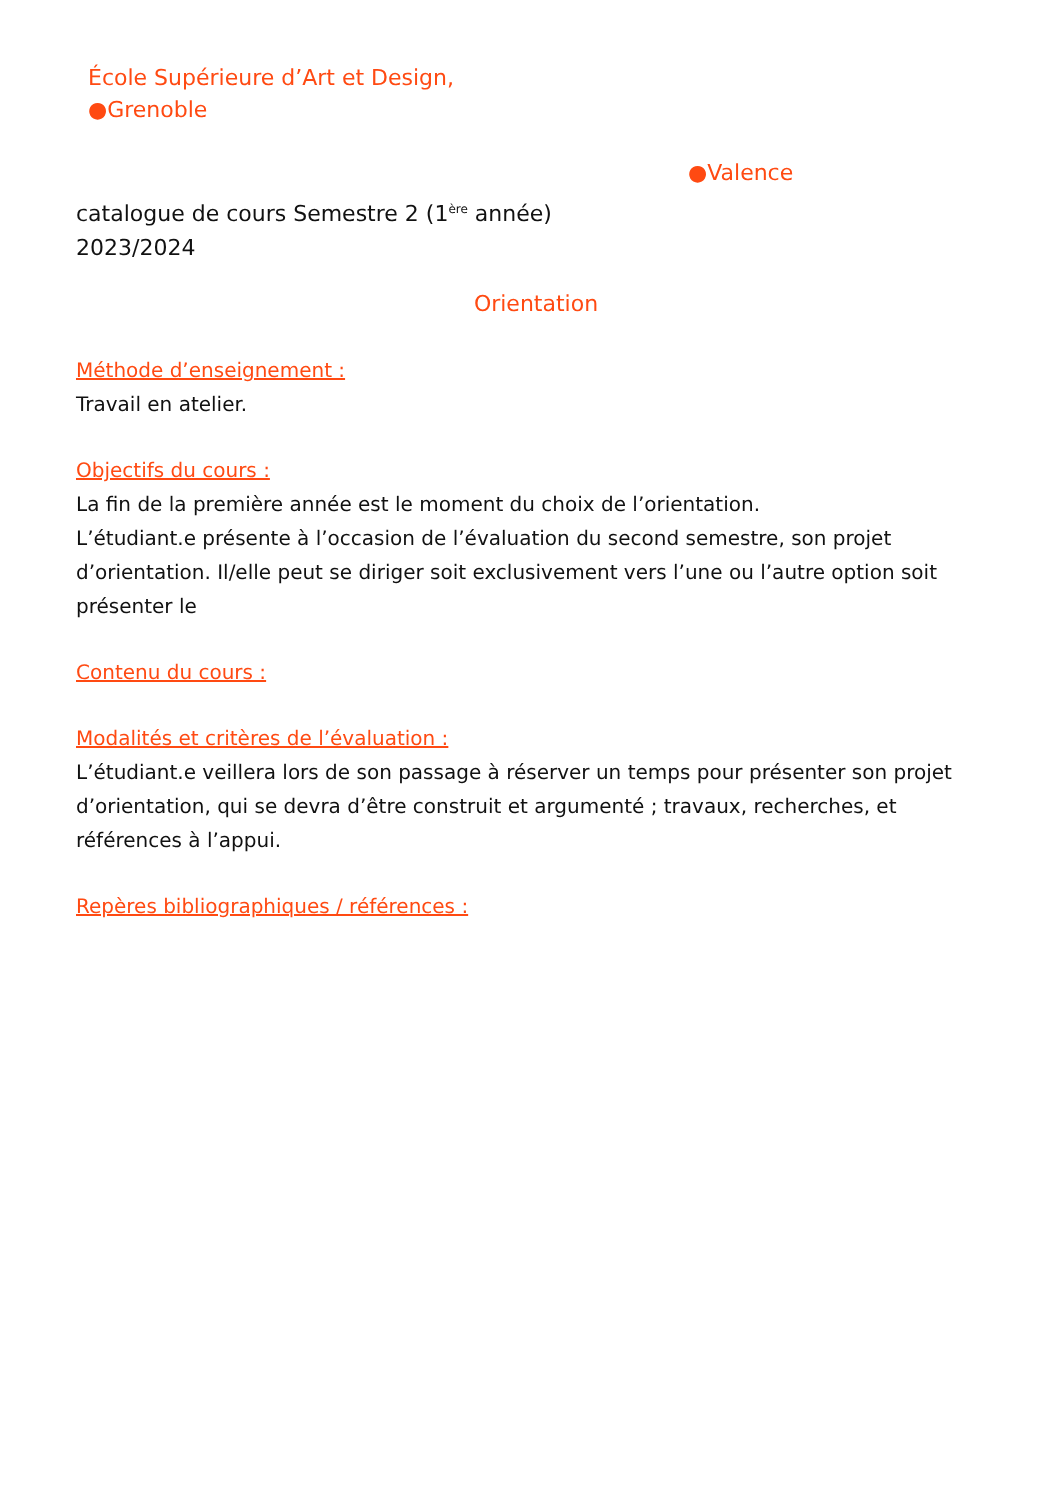École Supérieure d’Art et Design,
●Grenoble
●Valence
catalogue de cours Semestre 2 (1<sup>ère</sup> année)
2023/2024
Orientation
Méthode d’enseignement :
Travail en atelier.
Objectifs du cours :
La fin de la première année est le moment du choix de l’orientation.
L’étudiant.e présente à l’occasion de l’évaluation du second semestre, son projet d’orientation. Il/elle peut se diriger soit exclusivement vers l’une ou l’autre option soit présenter le
Contenu du cours :
Modalités et critères de l’évaluation :
L’étudiant.e veillera lors de son passage à réserver un temps pour présenter son projet d’orientation, qui se devra d’être construit et argumenté ; travaux, recherches, et références à l’appui.
Repères bibliographiques / références :